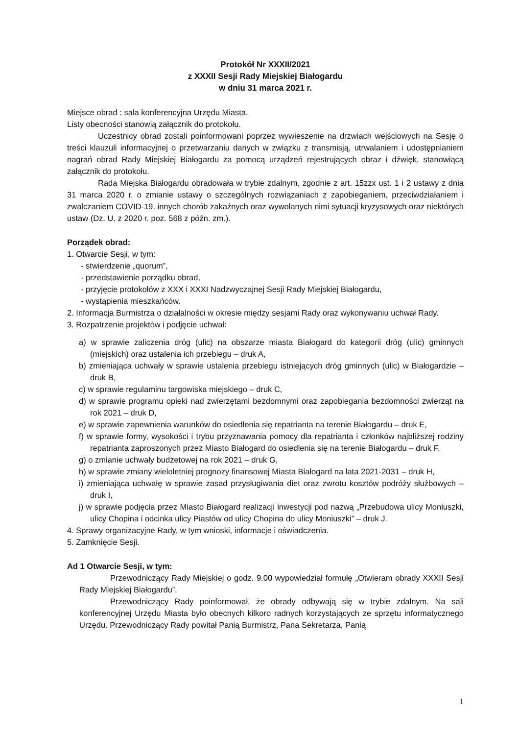Protokół Nr XXXII/2021
z XXXII Sesji Rady Miejskiej Białogardu
w dniu 31 marca 2021 r.
Miejsce obrad : sala konferencyjna Urzędu Miasta.
Listy obecności stanowią załącznik do protokołu.
Uczestnicy obrad zostali poinformowani poprzez wywieszenie na drzwiach wejściowych na Sesję o treści klauzuli informacyjnej o przetwarzaniu danych w związku z transmisją, utrwalaniem i udostępnianiem nagrań obrad Rady Miejskiej Białogardu za pomocą urządzeń rejestrujących obraz i dźwięk, stanowiącą załącznik do protokołu.
Rada Miejska Białogardu obradowała w trybie zdalnym, zgodnie z art. 15zzx ust. 1 i 2 ustawy z dnia 31 marca 2020 r. o zmianie ustawy o szczególnych rozwiązaniach z zapobieganiem, przeciwdziałaniem i zwalczaniem COVID-19, innych chorób zakaźnych oraz wywołanych nimi sytuacji kryzysowych oraz niektórych ustaw (Dz. U. z 2020 r. poz. 568 z późn. zm.).
Porządek obrad:
1. Otwarcie Sesji, w tym:
- stwierdzenie „quorum”,
- przedstawienie porządku obrad,
- przyjęcie protokołów z XXX i XXXI Nadzwyczajnej Sesji Rady Miejskiej Białogardu,
- wystąpienia mieszkańców.
2. Informacja Burmistrza o działalności w okresie między sesjami Rady oraz wykonywaniu uchwał Rady.
3. Rozpatrzenie projektów i podjęcie uchwał:
a) w sprawie zaliczenia dróg (ulic) na obszarze miasta Białogard do kategorii dróg (ulic) gminnych (miejskich) oraz ustalenia ich przebiegu – druk A,
b) zmieniająca uchwały w sprawie ustalenia przebiegu istniejących dróg gminnych (ulic) w Białogardzie – druk B,
c) w sprawie regulaminu targowiska miejskiego – druk C,
d) w sprawie programu opieki nad zwierzętami bezdomnymi oraz zapobiegania bezdomności zwierząt na rok 2021 – druk D,
e) w sprawie zapewnienia warunków do osiedlenia się repatrianta na terenie Białogardu – druk E,
f) w sprawie formy, wysokości i trybu przyznawania pomocy dla repatrianta i członków najbliższej rodziny repatrianta zaproszonych przez Miasto Białogard do osiedlenia się na terenie Białogardu – druk F,
g) o zmianie uchwały budżetowej na rok 2021 – druk G,
h) w sprawie zmiany wieloletniej prognozy finansowej Miasta Białogard na lata 2021-2031 – druk H,
i) zmieniająca uchwałę w sprawie zasad przysługiwania diet oraz zwrotu kosztów podróży służbowych – druk I,
j) w sprawie podjęcia przez Miasto Białogard realizacji inwestycji pod nazwą „Przebudowa ulicy Moniuszki, ulicy Chopina i odcinka ulicy Piastów od ulicy Chopina do ulicy Moniuszki” – druk J.
4. Sprawy organizacyjne Rady, w tym wnioski, informacje i oświadczenia.
5. Zamknięcie Sesji.
Ad 1 Otwarcie Sesji, w tym:
Przewodniczący Rady Miejskiej o godz. 9.00 wypowiedział formułę „Otwieram obrady XXXII Sesji Rady Miejskiej Białogardu”.
Przewodniczący Rady poinformował, że obrady odbywają się w trybie zdalnym. Na sali konferencyjnej Urzędu Miasta było obecnych kilkoro radnych korzystających ze sprzętu informatycznego Urzędu. Przewodniczący Rady powitał Panią Burmistrz, Pana Sekretarza, Panią
1